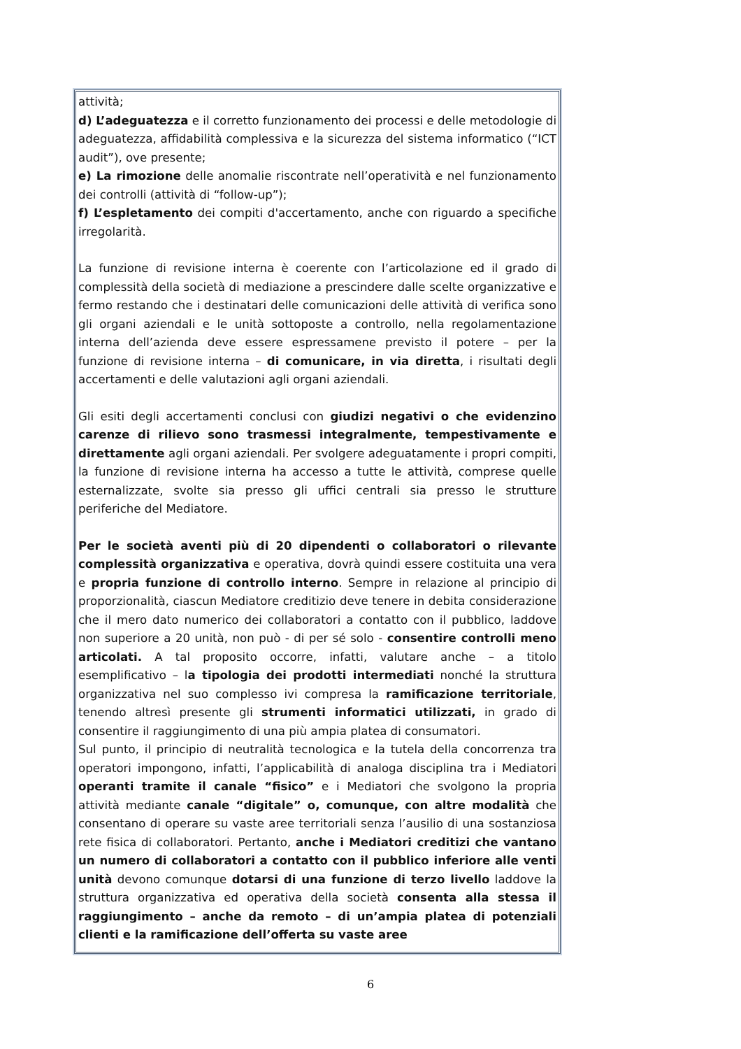attività;
d) L’adeguatezza e il corretto funzionamento dei processi e delle metodologie di adeguatezza, affidabilità complessiva e la sicurezza del sistema informatico (“ICT audit”), ove presente;
e) La rimozione delle anomalie riscontrate nell’operatività e nel funzionamento dei controlli (attività di “follow-up”);
f) L’espletamento dei compiti d'accertamento, anche con riguardo a specifiche irregolarità.
La funzione di revisione interna è coerente con l’articolazione ed il grado di complessità della società di mediazione a prescindere dalle scelte organizzative e fermo restando che i destinatari delle comunicazioni delle attività di verifica sono gli organi aziendali e le unità sottoposte a controllo, nella regolamentazione interna dell’azienda deve essere espressamene previsto il potere – per la funzione di revisione interna – di comunicare, in via diretta, i risultati degli accertamenti e delle valutazioni agli organi aziendali.
Gli esiti degli accertamenti conclusi con giudizi negativi o che evidenzino carenze di rilievo sono trasmessi integralmente, tempestivamente e direttamente agli organi aziendali. Per svolgere adeguatamente i propri compiti, la funzione di revisione interna ha accesso a tutte le attività, comprese quelle esternalizzate, svolte sia presso gli uffici centrali sia presso le strutture periferiche del Mediatore.
Per le società aventi più di 20 dipendenti o collaboratori o rilevante complessità organizzativa e operativa, dovrà quindi essere costituita una vera e propria funzione di controllo interno. Sempre in relazione al principio di proporzionalità, ciascun Mediatore creditizio deve tenere in debita considerazione che il mero dato numerico dei collaboratori a contatto con il pubblico, laddove non superiore a 20 unità, non può - di per sé solo - consentire controlli meno articolati. A tal proposito occorre, infatti, valutare anche – a titolo esemplificativo – la tipologia dei prodotti intermediati nonché la struttura organizzativa nel suo complesso ivi compresa la ramificazione territoriale, tenendo altresì presente gli strumenti informatici utilizzati, in grado di consentire il raggiungimento di una più ampia platea di consumatori.
Sul punto, il principio di neutralità tecnologica e la tutela della concorrenza tra operatori impongono, infatti, l’applicabilità di analoga disciplina tra i Mediatori operanti tramite il canale “fisico” e i Mediatori che svolgono la propria attività mediante canale “digitale” o, comunque, con altre modalità che consentano di operare su vaste aree territoriali senza l’ausilio di una sostanziosa rete fisica di collaboratori. Pertanto, anche i Mediatori creditizi che vantano un numero di collaboratori a contatto con il pubblico inferiore alle venti unità devono comunque dotarsi di una funzione di terzo livello laddove la struttura organizzativa ed operativa della società consenta alla stessa il raggiungimento – anche da remoto – di un’ampia platea di potenziali clienti e la ramificazione dell’offerta su vaste aree
6